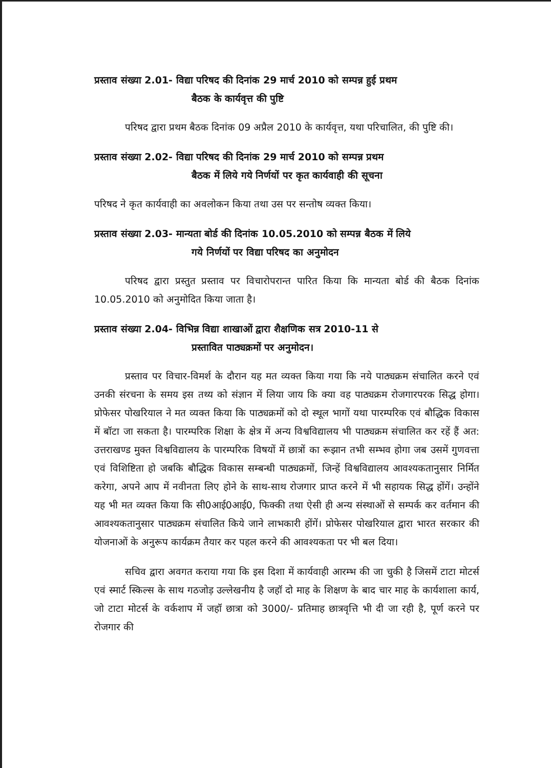प्रस्ताव संख्या 2.01- विद्या परिषद की दिनांक 29 मार्च 2010 को सम्पन्न हुई प्रथम
बैठक के कार्यवृत्त की पुष्टि
परिषद द्वारा प्रथम बैठक दिनांक 09 अप्रैल 2010 के कार्यवृत्त, यथा परिचालित, की पुष्टि की।
प्रस्ताव संख्या 2.02- विद्या परिषद की दिनांक 29 मार्च 2010 को सम्पन्न प्रथम
बैठक में लिये गये निर्णयों पर कृत कार्यवाही की सूचना
परिषद ने कृत कार्यवाही का अवलोकन किया तथा उस पर सन्तोष व्यक्त किया।
प्रस्ताव संख्या 2.03- मान्यता बोर्ड की दिनांक 10.05.2010 को सम्पन्न बैठक में लिये
गये निर्णयों पर विद्या परिषद का अनुमोदन
परिषद द्वारा प्रस्तुत प्रस्ताव पर विचारोपरान्त पारित किया कि मान्यता बोर्ड की बैठक दिनांक 10.05.2010 को अनुमोदित किया जाता है।
प्रस्ताव संख्या 2.04- विभिन्न विद्या शाखाओं द्वारा शैक्षणिक सत्र 2010-11 से
प्रस्तावित पाठ्यक्रमों पर अनुमोदन।
प्रस्ताव पर विचार-विमर्श के दौरान यह मत व्यक्त किया गया कि नये पाठ्यक्रम संचालित करने एवं उनकी संरचना के समय इस तथ्य को संज्ञान में लिया जाय कि क्या वह पाठ्यक्रम रोजगारपरक सिद्ध होगा। प्रोफेसर पोखरियाल ने मत व्यक्त किया कि पाठ्यक्रमों को दो स्थूल भागों यथा पारम्परिक एवं बौद्धिक विकास में बॉटा जा सकता है। पारम्परिक शिक्षा के क्षेत्र में अन्य विश्वविद्यालय भी पाठ्यक्रम संचालित कर रहें हैं अत: उत्तराखण्ड मुक्त विश्वविद्यालय के पारम्परिक विषयों में छात्रों का रूझान तभी सम्भव होगा जब उसमें गुणवत्ता एवं विशिष्टिता हो जबकि बौद्धिक विकास सम्बन्धी पाठ्यक्रमों, जिन्हें विश्वविद्यालय आवश्यकतानुसार निर्मित करेगा, अपने आप में नवीनता लिए होने के साथ-साथ रोजगार प्राप्त करने में भी सहायक सिद्ध होंगें। उन्होंने यह भी मत व्यक्त किया कि सी0आई0आई0, फिक्की तथा ऐसी ही अन्य संस्थाओं से सम्पर्क कर वर्तमान की आवश्यकतानुसार पाठ्यक्रम संचालित किये जाने लाभकारी होंगें। प्रोफेसर पोखरियाल द्वारा भारत सरकार की योजनाओं के अनुरूप कार्यक्रम तैयार कर पहल करने की आवश्यकता पर भी बल दिया।
सचिव द्वारा अवगत कराया गया कि इस दिशा में कार्यवाही आरम्भ की जा चुकी है जिसमें टाटा मोटर्स एवं स्मार्ट स्किल्स के साथ गठजोड़ उल्लेखनीय है जहॉ दो माह के शिक्षण के बाद चार माह के कार्यशाला कार्य, जो टाटा मोटर्स के वर्कशाप में जहॉ छात्रा को 3000/- प्रतिमाह छात्रवृत्ति भी दी जा रही है, पूर्ण करने पर रोजगार की